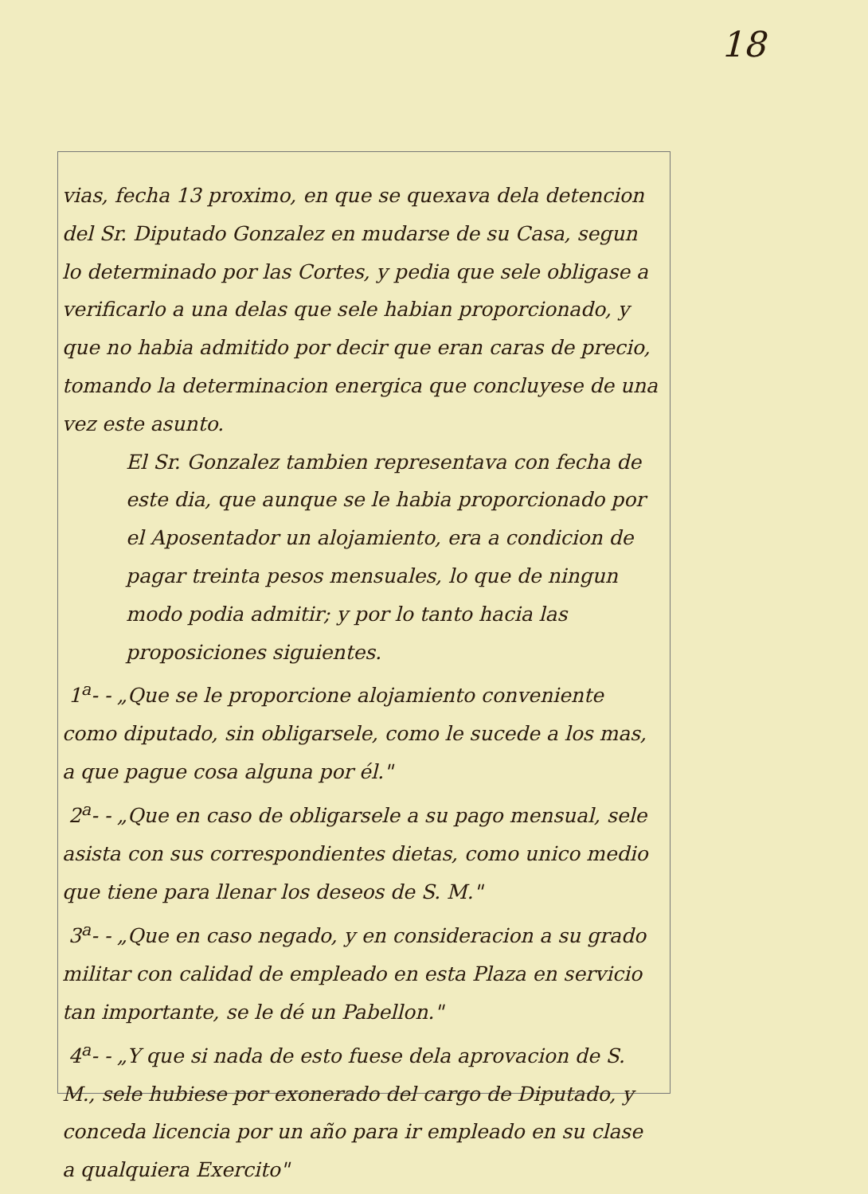18
vias, fecha 13 proximo, en que se quexava dela detencion del Sr. Diputado Gonzalez en mudarse de su Casa, segun lo determinado por las Cortes, y pedia que sele obligase a verificarlo a una delas que sele habian proporcionado, y que no habia admitido por decir que eran caras de precio, tomando la determinacion energica que concluyese de una vez este asunto.
El Sr. Gonzalez tambien representava con fecha de este dia, que aunque se le habia proporcionado por el Aposentador un alojamiento, era a condicion de pagar treinta pesos mensuales, lo que de ningun modo podia admitir; y por lo tanto hacia las proposiciones siguientes.
1<sup>a</sup>- - „Que se le proporcione alojamiento conveniente como diputado, sin obligarsele, como le sucede a los mas, a que pague cosa alguna por él."
2<sup>a</sup>- - „Que en caso de obligarsele a su pago mensual, sele asista con sus correspondientes dietas, como unico medio que tiene para llenar los deseos de S. M."
3<sup>a</sup>- - „Que en caso negado, y en consideracion a su grado militar con calidad de empleado en esta Plaza en servicio tan importante, se le dé un Pabellon."
4<sup>a</sup>- - „Y que si nada de esto fuese dela aprovacion de S. M., sele hubiese por exonerado del cargo de Diputado, y conceda licencia por un año para ir empleado en su clase a qualquiera Exercito"